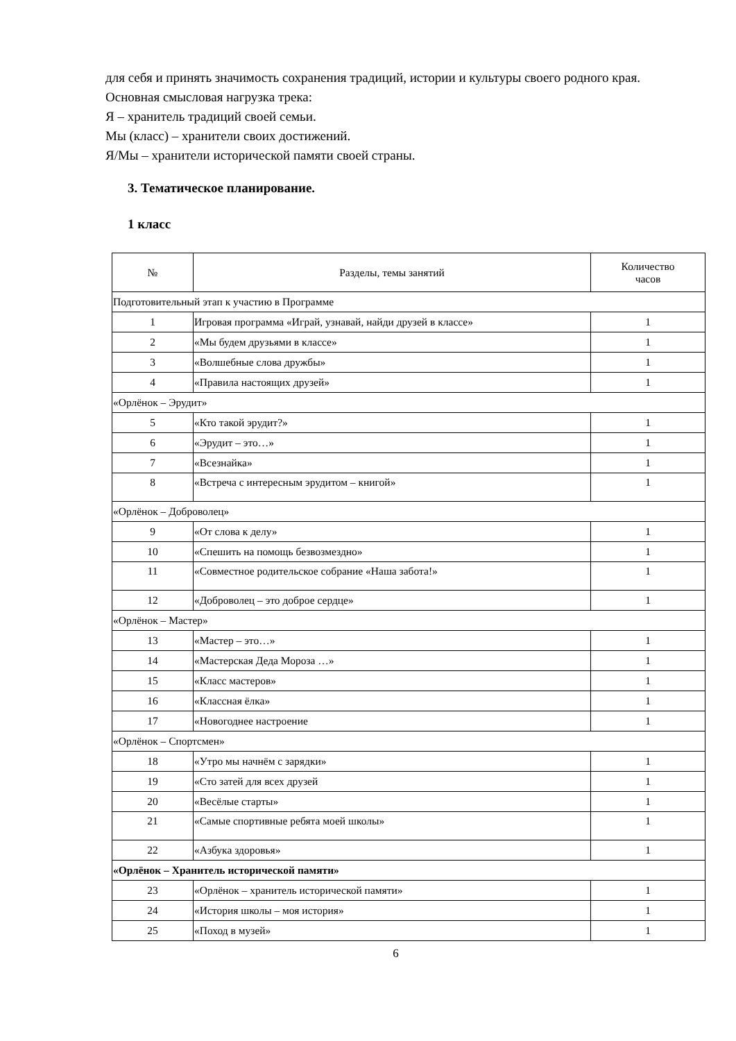для себя и принять значимость сохранения традиций, истории и культуры своего родного края.
Основная смысловая нагрузка трека:
Я – хранитель традиций своей семьи.
Мы (класс) – хранители своих достижений.
Я/Мы – хранители исторической памяти своей страны.
3. Тематическое планирование.
1 класс
| № | Разделы, темы занятий | Количество часов |
| Подготовительный этап к участию в Программе | | |
| 1 | Игровая программа «Играй, узнавай, найди друзей в классе» | 1 |
| 2 | «Мы будем друзьями в классе» | 1 |
| 3 | «Волшебные слова дружбы» | 1 |
| 4 | «Правила настоящих друзей» | 1 |
| «Орлёнок – Эрудит» | | |
| 5 | «Кто такой эрудит?» | 1 |
| 6 | «Эрудит – это…» | 1 |
| 7 | «Всезнайка» | 1 |
| 8 | «Встреча с интересным эрудитом – книгой» | 1 |
| «Орлёнок – Доброволец» | | |
| 9 | «От слова к делу» | 1 |
| 10 | «Спешить на помощь безвозмездно» | 1 |
| 11 | «Совместное родительское собрание «Наша забота!» | 1 |
| 12 | «Доброволец – это доброе сердце» | 1 |
| «Орлёнок – Мастер» | | |
| 13 | «Мастер – это…» | 1 |
| 14 | «Мастерская Деда Мороза …» | 1 |
| 15 | «Класс мастеров» | 1 |
| 16 | «Классная ёлка» | 1 |
| 17 | «Новогоднее настроение | 1 |
| «Орлёнок – Спортсмен» | | |
| 18 | «Утро мы начнём с зарядки» | 1 |
| 19 | «Сто затей для всех друзей | 1 |
| 20 | «Весёлые старты» | 1 |
| 21 | «Самые спортивные ребята моей школы» | 1 |
| 22 | «Азбука здоровья» | 1 |
| «Орлёнок – Хранитель исторической памяти» | | |
| 23 | «Орлёнок – хранитель исторической памяти» | 1 |
| 24 | «История школы – моя история» | 1 |
| 25 | «Поход в музей» | 1 |
6